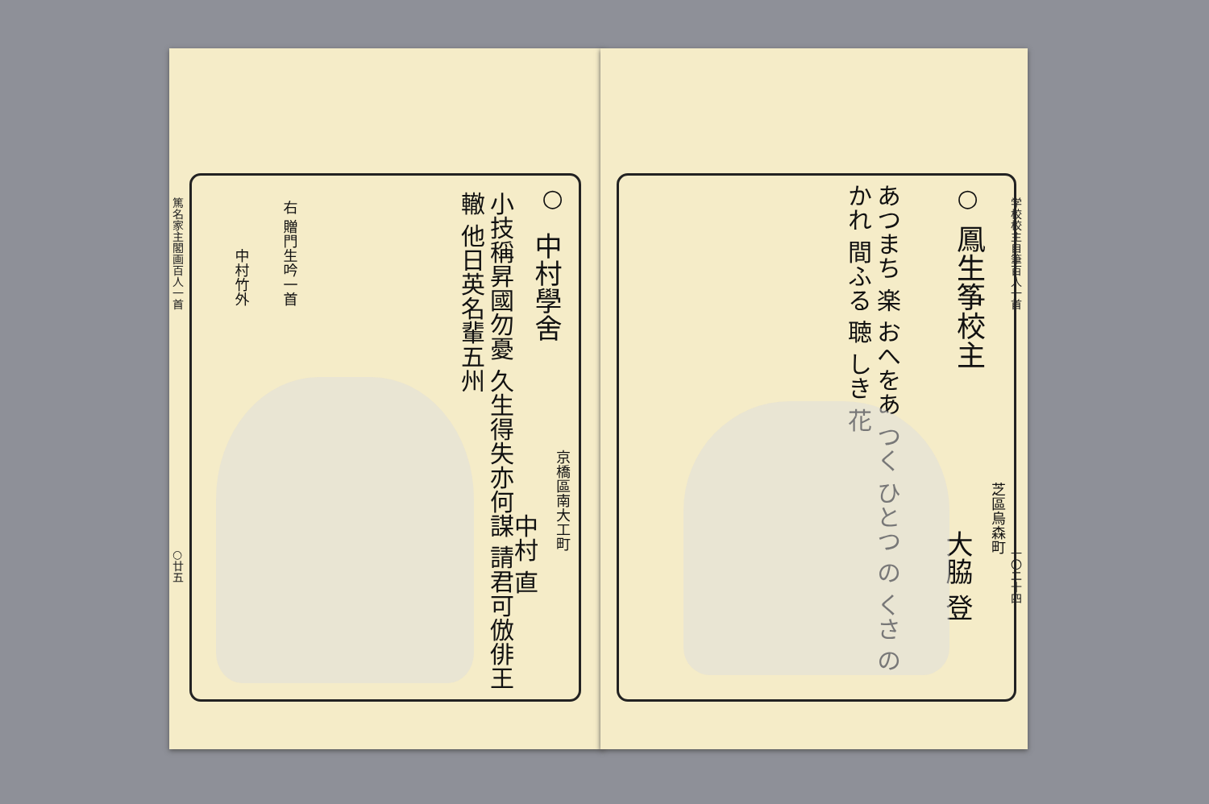篤名家主閣画百人一首
○廿五
○
中村學舍
小技稱昇國勿憂 久生得失亦何謀 請君可倣俳王轍 他日英名輩五州
右 贈門生吟一首
中村竹外
京橋區南大工町
中村 直
学校校主自筆百人一首
一〇二十四
○
鳳生筝校主
あつまち 楽 おへをあ つく ひとつ の くさ の かれ 間ふる 聴 しき 花
芝區烏森町
大脇 登